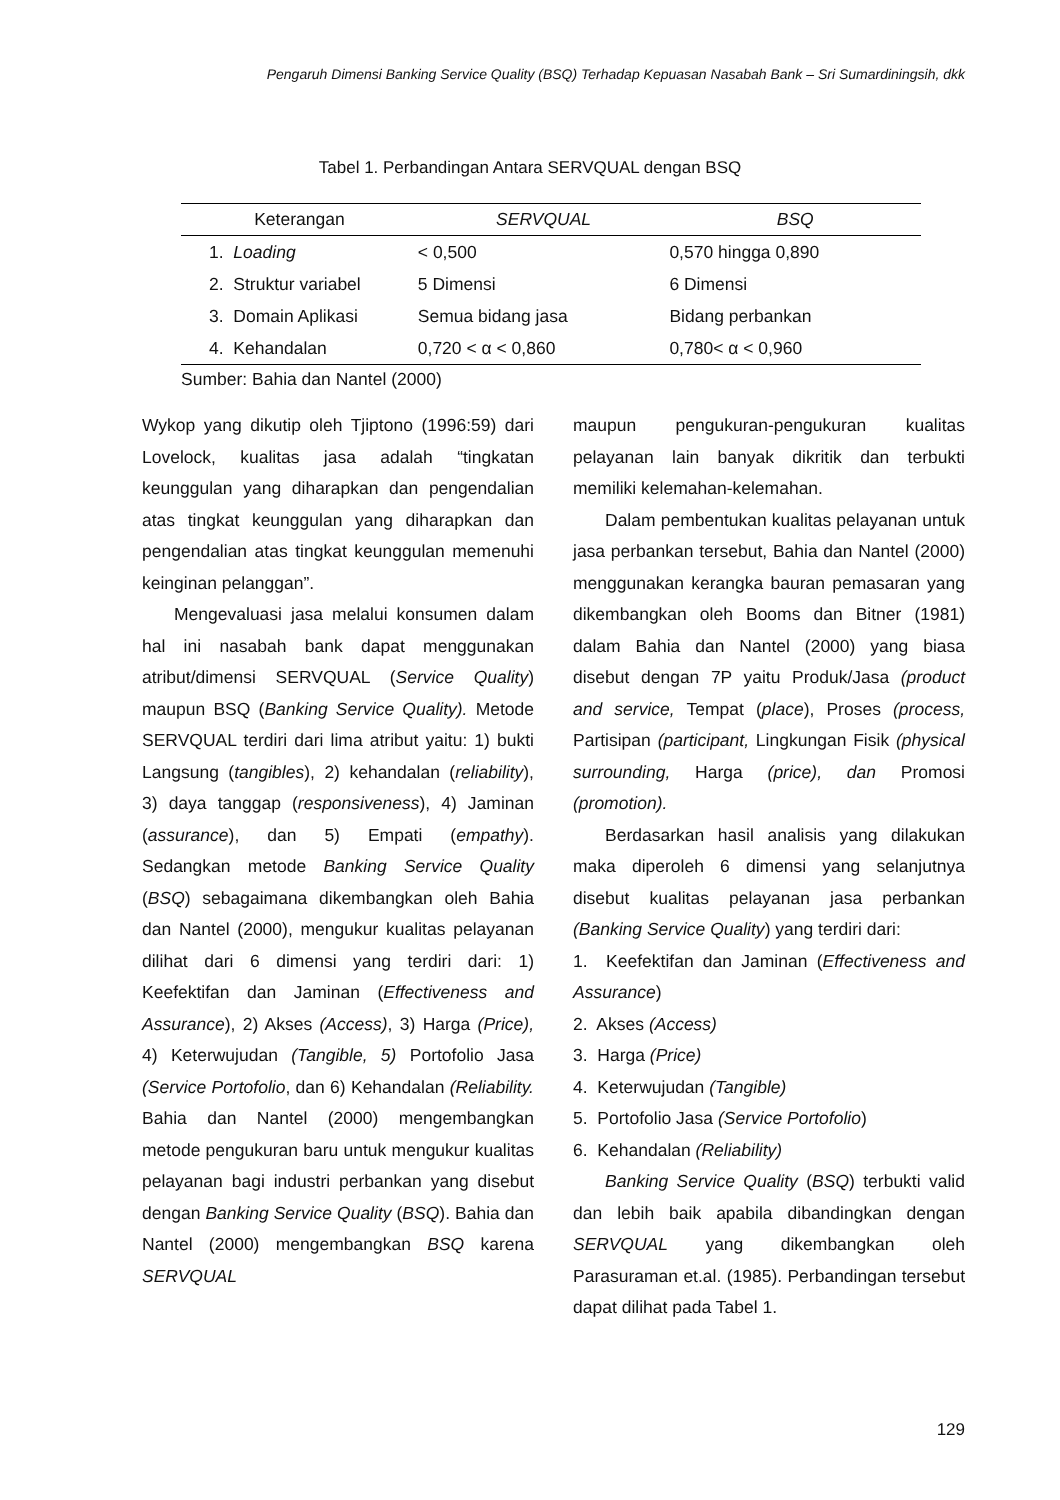Pengaruh Dimensi Banking Service Quality (BSQ) Terhadap Kepuasan Nasabah Bank – Sri Sumardiningsih, dkk
Tabel 1. Perbandingan Antara SERVQUAL dengan BSQ
| Keterangan | SERVQUAL | BSQ |
| --- | --- | --- |
| 1. Loading | < 0,500 | 0,570 hingga 0,890 |
| 2. Struktur variabel | 5 Dimensi | 6 Dimensi |
| 3. Domain Aplikasi | Semua bidang jasa | Bidang perbankan |
| 4. Kehandalan | 0,720 < α < 0,860 | 0,780< α < 0,960 |
Sumber: Bahia dan Nantel (2000)
Wykop yang dikutip oleh Tjiptono (1996:59) dari Lovelock, kualitas jasa adalah “tingkatan keunggulan yang diharapkan dan pengendalian atas tingkat keunggulan yang diharapkan dan pengendalian atas tingkat keunggulan memenuhi keinginan pelanggan”.
Mengevaluasi jasa melalui konsumen dalam hal ini nasabah bank dapat menggunakan atribut/dimensi SERVQUAL (Service Quality) maupun BSQ (Banking Service Quality). Metode SERVQUAL terdiri dari lima atribut yaitu: 1) bukti Langsung (tangibles), 2) kehandalan (reliability), 3) daya tanggap (responsiveness), 4) Jaminan (assurance), dan 5) Empati (empathy). Sedangkan metode Banking Service Quality (BSQ) sebagaimana dikembangkan oleh Bahia dan Nantel (2000), mengukur kualitas pelayanan dilihat dari 6 dimensi yang terdiri dari: 1) Keefektifan dan Jaminan (Effectiveness and Assurance), 2) Akses (Access), 3) Harga (Price), 4) Keterwujudan (Tangible, 5) Portofolio Jasa (Service Portofolio, dan 6) Kehandalan (Reliability. Bahia dan Nantel (2000) mengembangkan metode pengukuran baru untuk mengukur kualitas pelayanan bagi industri perbankan yang disebut dengan Banking Service Quality (BSQ). Bahia dan Nantel (2000) mengembangkan BSQ karena SERVQUAL
maupun pengukuran-pengukuran kualitas pelayanan lain banyak dikritik dan terbukti memiliki kelemahan-kelemahan.
Dalam pembentukan kualitas pelayanan untuk jasa perbankan tersebut, Bahia dan Nantel (2000) menggunakan kerangka bauran pemasaran yang dikembangkan oleh Booms dan Bitner (1981) dalam Bahia dan Nantel (2000) yang biasa disebut dengan 7P yaitu Produk/Jasa (product and service, Tempat (place), Proses (process, Partisipan (participant, Lingkungan Fisik (physical surrounding, Harga (price), dan Promosi (promotion).
Berdasarkan hasil analisis yang dilakukan maka diperoleh 6 dimensi yang selanjutnya disebut kualitas pelayanan jasa perbankan (Banking Service Quality) yang terdiri dari:
1. Keefektifan dan Jaminan (Effectiveness and Assurance)
2. Akses (Access)
3. Harga (Price)
4. Keterwujudan (Tangible)
5. Portofolio Jasa (Service Portofolio)
6. Kehandalan (Reliability)
Banking Service Quality (BSQ) terbukti valid dan lebih baik apabila dibandingkan dengan SERVQUAL yang dikembangkan oleh Parasuraman et.al. (1985). Perbandingan tersebut dapat dilihat pada Tabel 1.
129